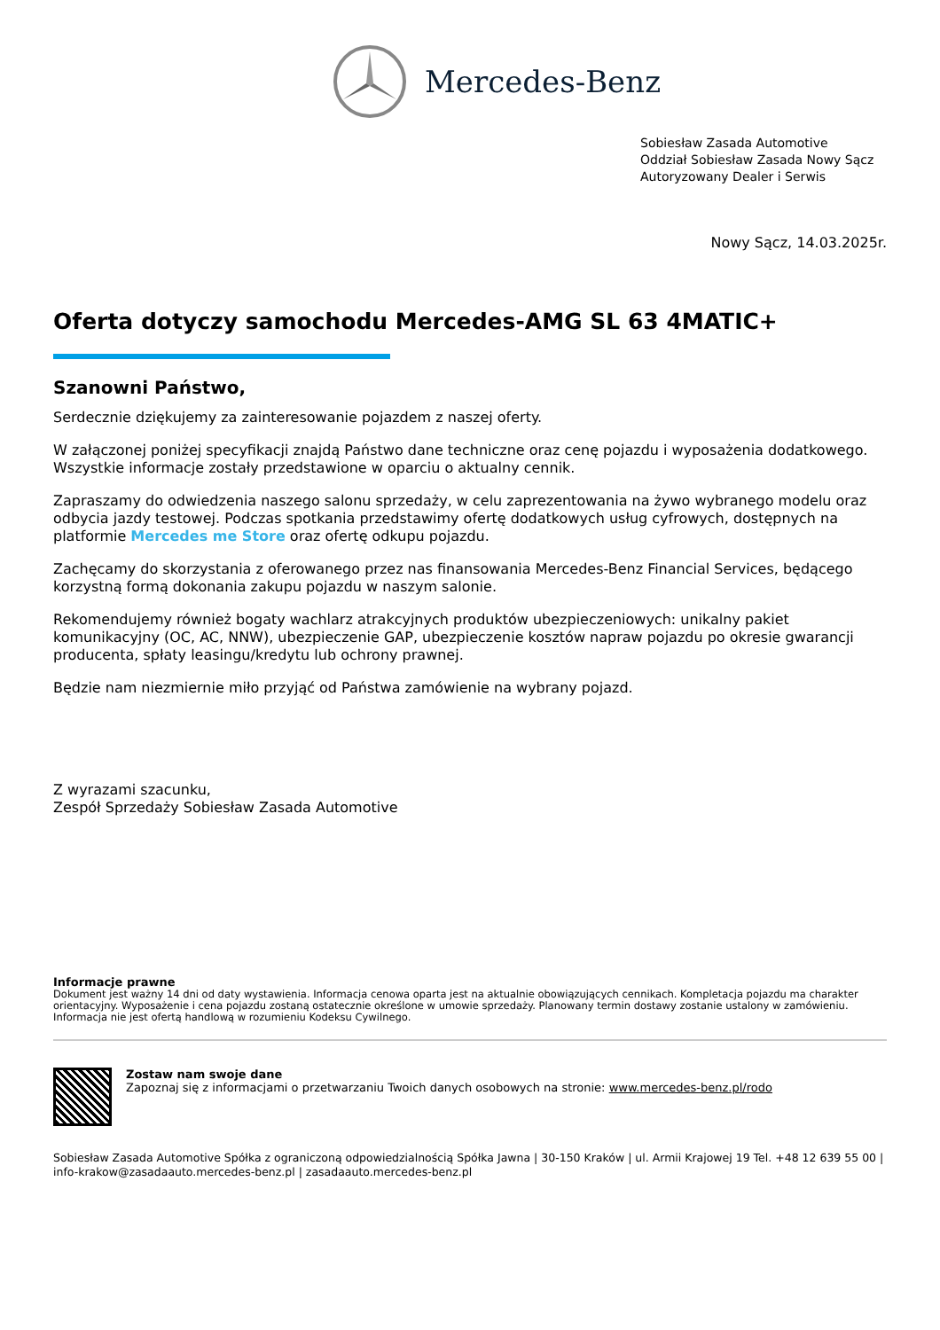Mercedes-Benz
Sobiesław Zasada Automotive
Oddział Sobiesław Zasada Nowy Sącz
Autoryzowany Dealer i Serwis
Nowy Sącz, 14.03.2025r.
Oferta dotyczy samochodu Mercedes-AMG SL 63 4MATIC+
Szanowni Państwo,
Serdecznie dziękujemy za zainteresowanie pojazdem z naszej oferty.
W załączonej poniżej specyfikacji znajdą Państwo dane techniczne oraz cenę pojazdu i wyposażenia dodatkowego. Wszystkie informacje zostały przedstawione w oparciu o aktualny cennik.
Zapraszamy do odwiedzenia naszego salonu sprzedaży, w celu zaprezentowania na żywo wybranego modelu oraz odbycia jazdy testowej. Podczas spotkania przedstawimy ofertę dodatkowych usług cyfrowych, dostępnych na platformie Mercedes me Store oraz ofertę odkupu pojazdu.
Zachęcamy do skorzystania z oferowanego przez nas finansowania Mercedes-Benz Financial Services, będącego korzystną formą dokonania zakupu pojazdu w naszym salonie.
Rekomendujemy również bogaty wachlarz atrakcyjnych produktów ubezpieczeniowych: unikalny pakiet komunikacyjny (OC, AC, NNW), ubezpieczenie GAP, ubezpieczenie kosztów napraw pojazdu po okresie gwarancji producenta, spłaty leasingu/kredytu lub ochrony prawnej.
Będzie nam niezmiernie miło przyjąć od Państwa zamówienie na wybrany pojazd.
Z wyrazami szacunku,
Zespół Sprzedaży Sobiesław Zasada Automotive
Informacje prawne
Dokument jest ważny 14 dni od daty wystawienia. Informacja cenowa oparta jest na aktualnie obowiązujących cennikach. Kompletacja pojazdu ma charakter orientacyjny. Wyposażenie i cena pojazdu zostaną ostatecznie określone w umowie sprzedaży. Planowany termin dostawy zostanie ustalony w zamówieniu. Informacja nie jest ofertą handlową w rozumieniu Kodeksu Cywilnego.
Zostaw nam swoje dane
Zapoznaj się z informacjami o przetwarzaniu Twoich danych osobowych na stronie: www.mercedes-benz.pl/rodo
Sobiesław Zasada Automotive Spółka z ograniczoną odpowiedzialnością Spółka Jawna | 30-150 Kraków | ul. Armii Krajowej 19 Tel. +48 12 639 55 00 | info-krakow@zasadaauto.mercedes-benz.pl | zasadaauto.mercedes-benz.pl